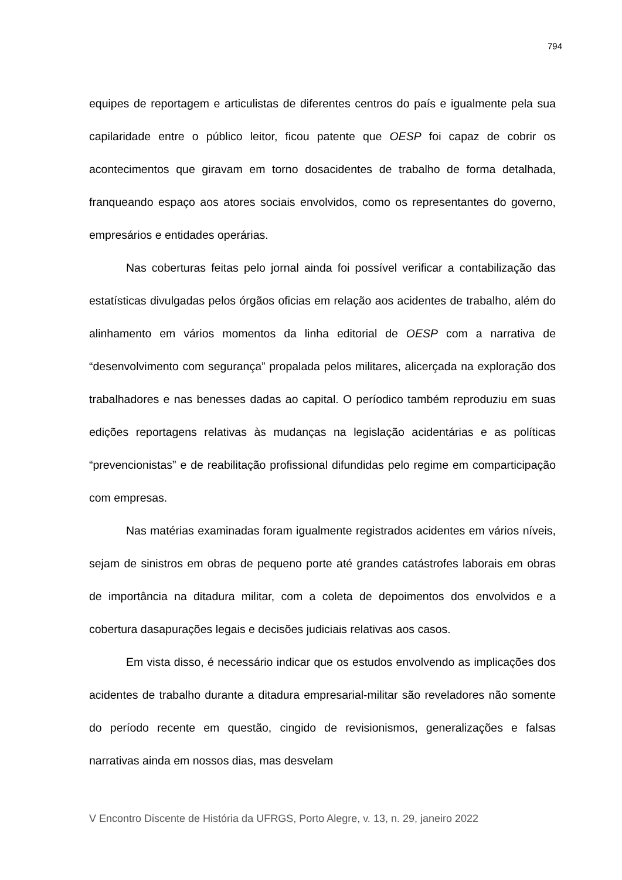794
equipes de reportagem e articulistas de diferentes centros do país e igualmente pela sua capilaridade entre o público leitor, ficou patente que OESP foi capaz de cobrir os acontecimentos que giravam em torno dosacidentes de trabalho de forma detalhada, franqueando espaço aos atores sociais envolvidos, como os representantes do governo, empresários e entidades operárias.
Nas coberturas feitas pelo jornal ainda foi possível verificar a contabilização das estatísticas divulgadas pelos órgãos oficias em relação aos acidentes de trabalho, além do alinhamento em vários momentos da linha editorial de OESP com a narrativa de “desenvolvimento com segurança” propalada pelos militares, alicerçada na exploração dos trabalhadores e nas benesses dadas ao capital. O períodico também reproduziu em suas edições reportagens relativas às mudanças na legislação acidentárias e as políticas “prevencionistas” e de reabilitação profissional difundidas pelo regime em comparticipação com empresas.
Nas matérias examinadas foram igualmente registrados acidentes em vários níveis, sejam de sinistros em obras de pequeno porte até grandes catástrofes laborais em obras de importância na ditadura militar, com a coleta de depoimentos dos envolvidos e a cobertura dasapurações legais e decisões judiciais relativas aos casos.
Em vista disso, é necessário indicar que os estudos envolvendo as implicações dos acidentes de trabalho durante a ditadura empresarial-militar são reveladores não somente do período recente em questão, cingido de revisionismos, generalizações e falsas narrativas ainda em nossos dias, mas desvelam
V Encontro Discente de História da UFRGS, Porto Alegre, v. 13, n. 29, janeiro 2022